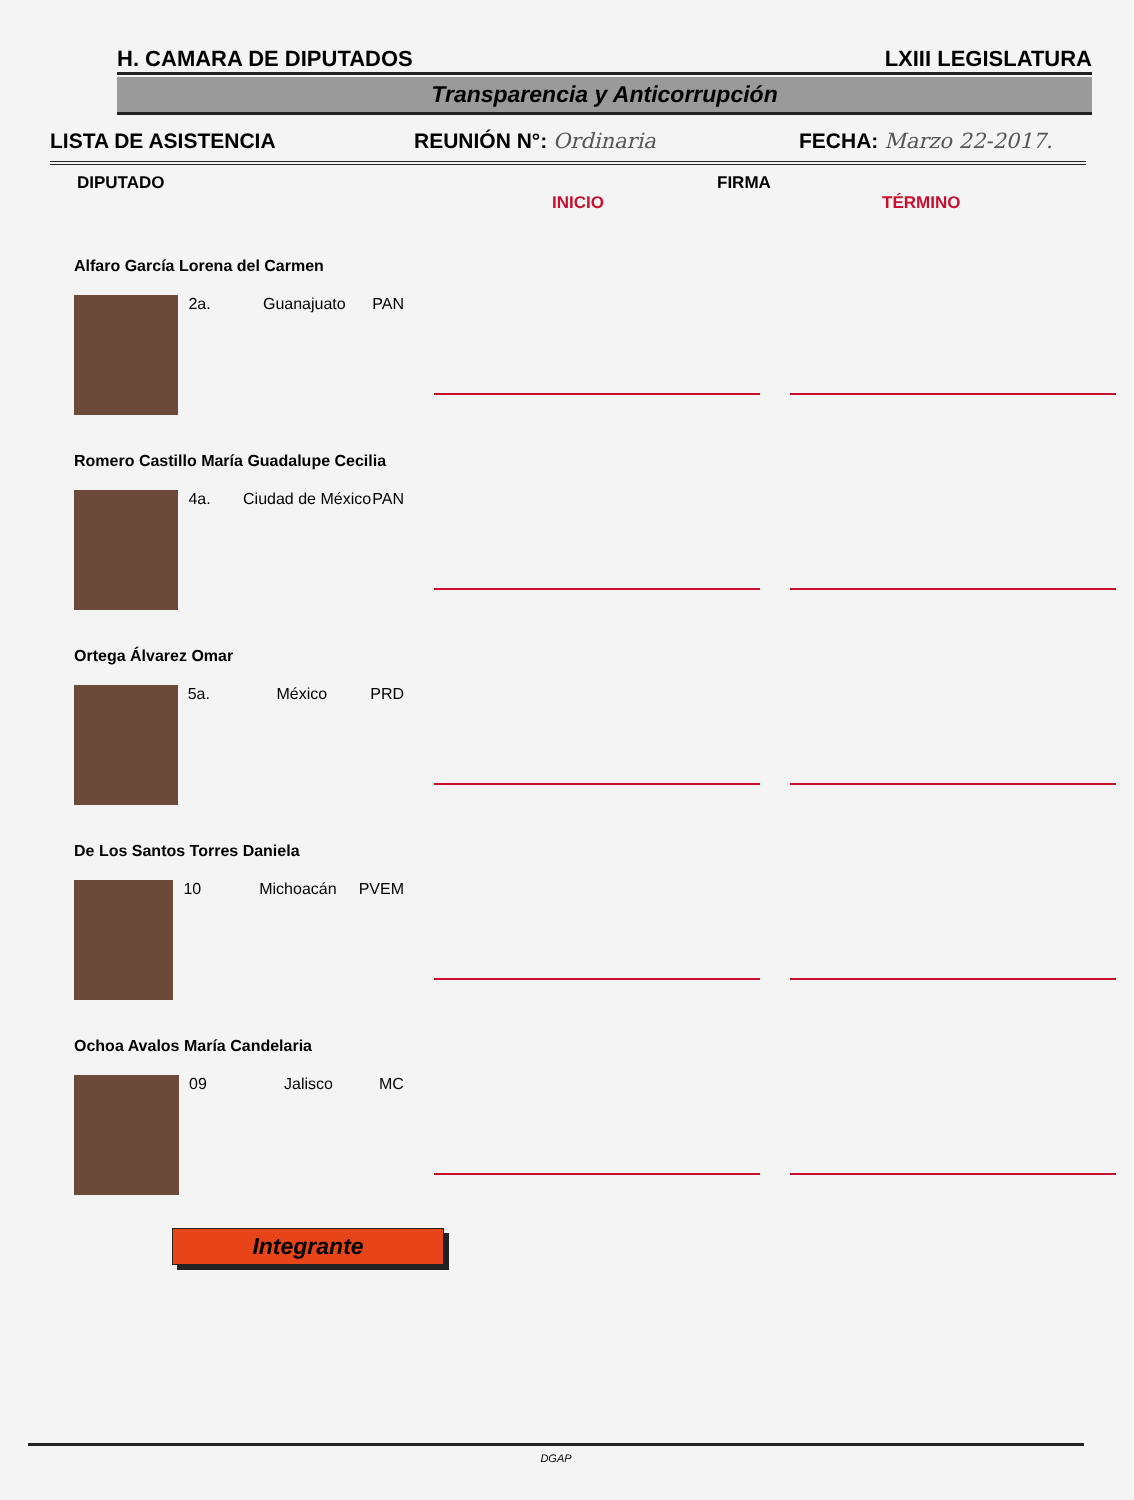H. CAMARA DE DIPUTADOS LXIII LEGISLATURA
Transparencia y Anticorrupción
LISTA DE ASISTENCIA REUNIÓN N°: Ordinaria FECHA: Marzo 22-2017.
DIPUTADO INICIO FIRMA TÉRMINO
Alfaro García Lorena del Carmen
2a. Guanajuato PAN
Romero Castillo María Guadalupe Cecilia
4a. Ciudad de México PAN
Ortega Álvarez Omar
5a. México PRD
De Los Santos Torres Daniela
10 Michoacán PVEM
Ochoa Avalos María Candelaria
09 Jalisco MC
Integrante
DGAP